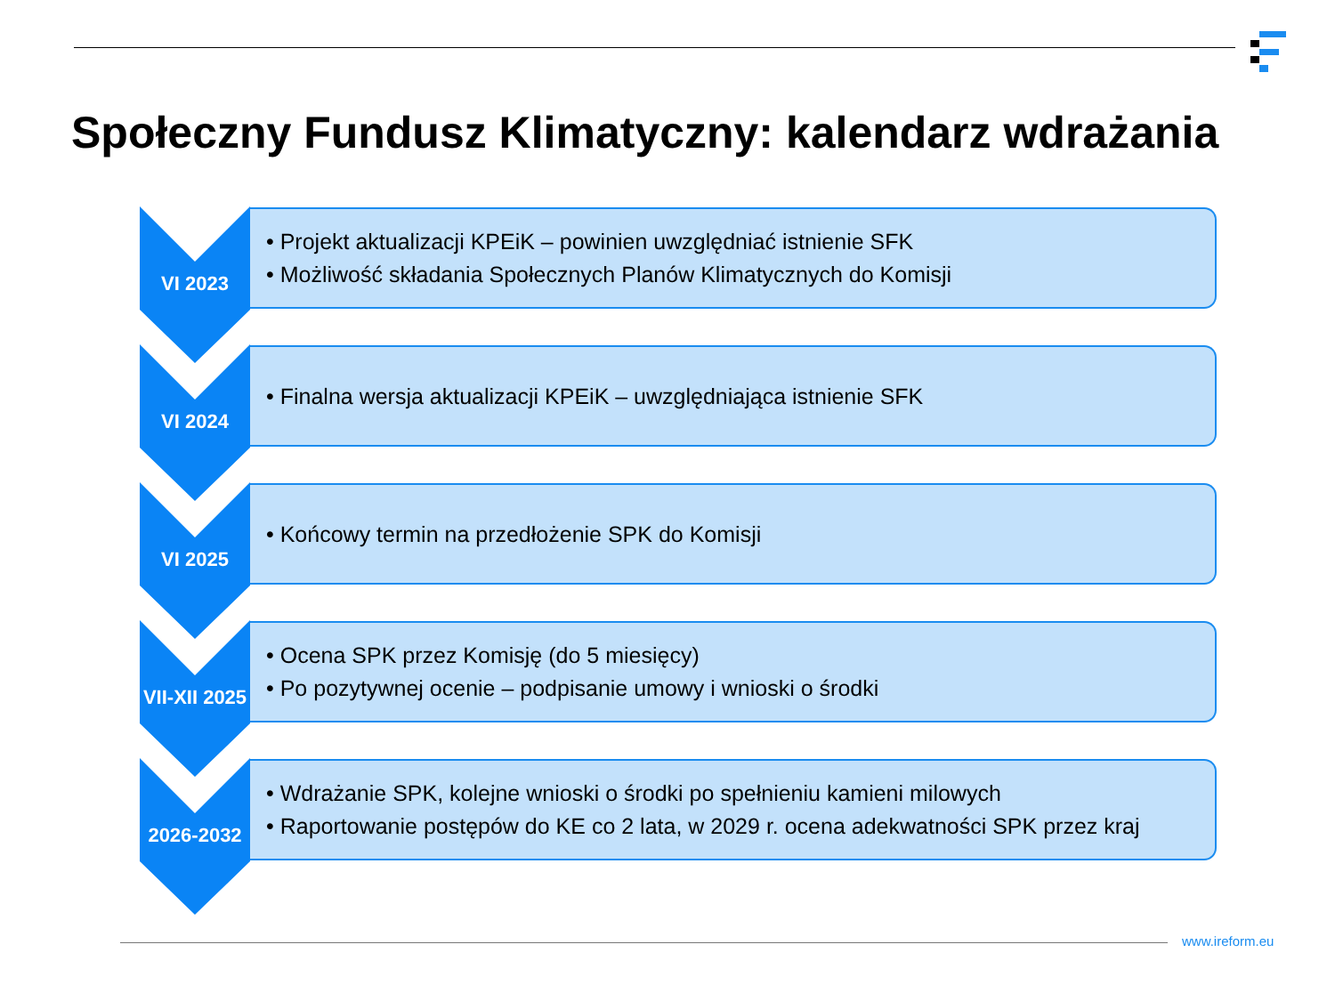Społeczny Fundusz Klimatyczny: kalendarz wdrażania
VI 2023
• Projekt aktualizacji KPEiK – powinien uwzględniać istnienie SFK
• Możliwość składania Społecznych Planów Klimatycznych do Komisji
VI 2024
• Finalna wersja aktualizacji KPEiK – uwzględniająca istnienie SFK
VI 2025
• Końcowy termin na przedłożenie SPK do Komisji
VII-XII 2025
• Ocena SPK przez Komisję (do 5 miesięcy)
• Po pozytywnej ocenie – podpisanie umowy i wnioski o środki
2026-2032
• Wdrażanie SPK, kolejne wnioski o środki po spełnieniu kamieni milowych
• Raportowanie postępów do KE co 2 lata, w 2029 r. ocena adekwatności SPK przez kraj
www.ireform.eu